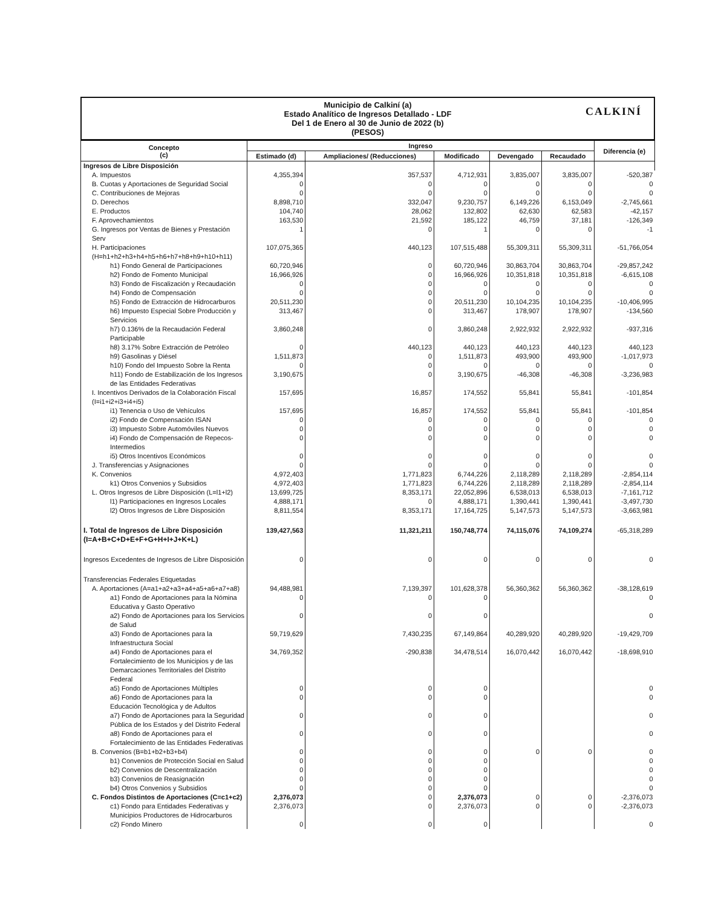Municipio de Calkiní (a)
Estado Analítico de Ingresos Detallado - LDF
Del 1 de Enero al 30 de Junio de 2022 (b)
(PESOS)
CALKINÍ
| Concepto (c) | Ingreso | | | | | Diferencia (e) |
| --- | --- | --- | --- | --- | --- | --- |
| | Estimado (d) | Ampliaciones/ (Reducciones) | Modificado | Devengado | Recaudado | |
| Ingresos de Libre Disposición | | | | | | |
| A. Impuestos | 4,355,394 | 357,537 | 4,712,931 | 3,835,007 | 3,835,007 | -520,387 |
| B. Cuotas y Aportaciones de Seguridad Social | 0 | 0 | 0 | 0 | 0 | 0 |
| C. Contribuciones de Mejoras | 0 | 0 | 0 | 0 | 0 | 0 |
| D. Derechos | 8,898,710 | 332,047 | 9,230,757 | 6,149,226 | 6,153,049 | -2,745,661 |
| E. Productos | 104,740 | 28,062 | 132,802 | 62,630 | 62,583 | -42,157 |
| F. Aprovechamientos | 163,530 | 21,592 | 185,122 | 46,759 | 37,181 | -126,349 |
| G. Ingresos por Ventas de Bienes y Prestación Serv | 1 | 0 | 1 | 0 | 0 | -1 |
| H. Participaciones (H=h1+h2+h3+h4+h5+h6+h7+h8+h9+h10+h11) | 107,075,365 | 440,123 | 107,515,488 | 55,309,311 | 55,309,311 | -51,766,054 |
| h1) Fondo General de Participaciones | 60,720,946 | 0 | 60,720,946 | 30,863,704 | 30,863,704 | -29,857,242 |
| h2) Fondo de Fomento Municipal | 16,966,926 | 0 | 16,966,926 | 10,351,818 | 10,351,818 | -6,615,108 |
| h3) Fondo de Fiscalización y Recaudación | 0 | 0 | 0 | 0 | 0 | 0 |
| h4) Fondo de Compensación | 0 | 0 | 0 | 0 | 0 | 0 |
| h5) Fondo de Extracción de Hidrocarburos | 20,511,230 | 0 | 20,511,230 | 10,104,235 | 10,104,235 | -10,406,995 |
| h6) Impuesto Especial Sobre Producción y Servicios | 313,467 | 0 | 313,467 | 178,907 | 178,907 | -134,560 |
| h7) 0.136% de la Recaudación Federal Participable | 3,860,248 | 0 | 3,860,248 | 2,922,932 | 2,922,932 | -937,316 |
| h8) 3.17% Sobre Extracción de Petróleo | 0 | 440,123 | 440,123 | 440,123 | 440,123 | 440,123 |
| h9) Gasolinas y Diésel | 1,511,873 | 0 | 1,511,873 | 493,900 | 493,900 | -1,017,973 |
| h10) Fondo del Impuesto Sobre la Renta | 0 | 0 | 0 | 0 | 0 | 0 |
| h11) Fondo de Estabilización de los Ingresos de las Entidades Federativas | 3,190,675 | 0 | 3,190,675 | -46,308 | -46,308 | -3,236,983 |
| I. Incentivos Derivados de la Colaboración Fiscal (I=i1+i2+i3+i4+i5) | 157,695 | 16,857 | 174,552 | 55,841 | 55,841 | -101,854 |
| i1) Tenencia o Uso de Vehículos | 157,695 | 16,857 | 174,552 | 55,841 | 55,841 | -101,854 |
| i2) Fondo de Compensación ISAN | 0 | 0 | 0 | 0 | 0 | 0 |
| i3) Impuesto Sobre Automóviles Nuevos | 0 | 0 | 0 | 0 | 0 | 0 |
| i4) Fondo de Compensación de Repecos-Intermedios | 0 | 0 | 0 | 0 | 0 | 0 |
| i5) Otros Incentivos Económicos | 0 | 0 | 0 | 0 | 0 | 0 |
| J. Transferencias y Asignaciones | 0 | 0 | 0 | 0 | 0 | 0 |
| K. Convenios | 4,972,403 | 1,771,823 | 6,744,226 | 2,118,289 | 2,118,289 | -2,854,114 |
| k1) Otros Convenios y Subsidios | 4,972,403 | 1,771,823 | 6,744,226 | 2,118,289 | 2,118,289 | -2,854,114 |
| L. Otros Ingresos de Libre Disposición (L=l1+l2) | 13,699,725 | 8,353,171 | 22,052,896 | 6,538,013 | 6,538,013 | -7,161,712 |
| l1) Participaciones en Ingresos Locales | 4,888,171 | 0 | 4,888,171 | 1,390,441 | 1,390,441 | -3,497,730 |
| l2) Otros Ingresos de Libre Disposición | 8,811,554 | 8,353,171 | 17,164,725 | 5,147,573 | 5,147,573 | -3,663,981 |
| I. Total de Ingresos de Libre Disposición (I=A+B+C+D+E+F+G+H+I+J+K+L) | 139,427,563 | 11,321,211 | 150,748,774 | 74,115,076 | 74,109,274 | -65,318,289 |
| Ingresos Excedentes de Ingresos de Libre Disposición | 0 | 0 | 0 | 0 | 0 | 0 |
| Transferencias Federales Etiquetadas | | | | | | |
| A. Aportaciones (A=a1+a2+a3+a4+a5+a6+a7+a8) | 94,488,981 | 7,139,397 | 101,628,378 | 56,360,362 | 56,360,362 | -38,128,619 |
| a1) Fondo de Aportaciones para la Nómina Educativa y Gasto Operativo | 0 | 0 | 0 | | | 0 |
| a2) Fondo de Aportaciones para los Servicios de Salud | 0 | 0 | 0 | | | 0 |
| a3) Fondo de Aportaciones para la Infraestructura Social | 59,719,629 | 7,430,235 | 67,149,864 | 40,289,920 | 40,289,920 | -19,429,709 |
| a4) Fondo de Aportaciones para el Fortalecimiento de los Municipios y de las Demarcaciones Territoriales del Distrito Federal | 34,769,352 | -290,838 | 34,478,514 | 16,070,442 | 16,070,442 | -18,698,910 |
| a5) Fondo de Aportaciones Múltiples | 0 | 0 | 0 | | | 0 |
| a6) Fondo de Aportaciones para la Educación Tecnológica y de Adultos | 0 | 0 | 0 | | | 0 |
| a7) Fondo de Aportaciones para la Seguridad Pública de los Estados y del Distrito Federal | 0 | 0 | 0 | | | 0 |
| a8) Fondo de Aportaciones para el Fortalecimiento de las Entidades Federativas | 0 | 0 | 0 | | | 0 |
| B. Convenios (B=b1+b2+b3+b4) | 0 | 0 | 0 | 0 | 0 | 0 |
| b1) Convenios de Protección Social en Salud | 0 | 0 | 0 | | | 0 |
| b2) Convenios de Descentralización | 0 | 0 | 0 | | | 0 |
| b3) Convenios de Reasignación | 0 | 0 | 0 | | | 0 |
| b4) Otros Convenios y Subsidios | 0 | 0 | 0 | | | 0 |
| C. Fondos Distintos de Aportaciones (C=c1+c2) | 2,376,073 | 0 | 2,376,073 | 0 | 0 | -2,376,073 |
| c1) Fondo para Entidades Federativas y Municipios Productores de Hidrocarburos | 2,376,073 | 0 | 2,376,073 | 0 | 0 | -2,376,073 |
| c2) Fondo Minero | 0 | 0 | 0 | | | 0 |